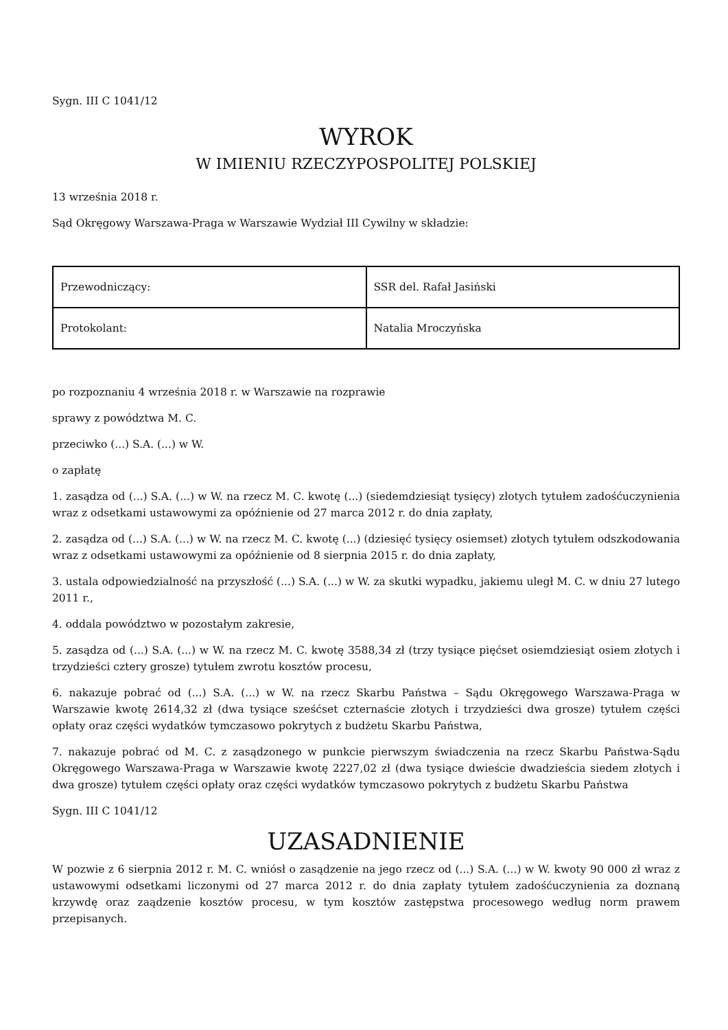Sygn. III C 1041/12
WYROK
W IMIENIU RZECZYPOSPOLITEJ POLSKIEJ
13 września 2018 r.
Sąd Okręgowy Warszawa-Praga w Warszawie Wydział III Cywilny w składzie:
| Przewodniczący: | SSR del. Rafał Jasiński |
| Protokolant: | Natalia Mroczyńska |
po rozpoznaniu 4 września 2018 r. w Warszawie na rozprawie
sprawy z powództwa M. C.
przeciwko (...) S.A. (...) w W.
o zapłatę
1. zasądza od (...) S.A. (...) w W. na rzecz M. C. kwotę (...) (siedemdziesiąt tysięcy) złotych tytułem zadośćuczynienia wraz z odsetkami ustawowymi za opóźnienie od 27 marca 2012 r. do dnia zapłaty,
2. zasądza od (...) S.A. (...) w W. na rzecz M. C. kwotę (...) (dziesięć tysięcy osiemset) złotych tytułem odszkodowania wraz z odsetkami ustawowymi za opóźnienie od 8 sierpnia 2015 r. do dnia zapłaty,
3. ustala odpowiedzialność na przyszłość (...) S.A. (...) w W. za skutki wypadku, jakiemu uległ M. C. w dniu 27 lutego 2011 r.,
4. oddala powództwo w pozostałym zakresie,
5. zasądza od (...) S.A. (...) w W. na rzecz M. C. kwotę 3588,34 zł (trzy tysiące pięćset osiemdziesiąt osiem złotych i trzydzieści cztery grosze) tytułem zwrotu kosztów procesu,
6. nakazuje pobrać od (...) S.A. (...) w W. na rzecz Skarbu Państwa – Sądu Okręgowego Warszawa-Praga w Warszawie kwotę 2614,32 zł (dwa tysiące sześćset czternaście złotych i trzydzieści dwa grosze) tytułem części opłaty oraz części wydatków tymczasowo pokrytych z budżetu Skarbu Państwa,
7. nakazuje pobrać od M. C. z zasądzonego w punkcie pierwszym świadczenia na rzecz Skarbu Państwa-Sądu Okręgowego Warszawa-Praga w Warszawie kwotę 2227,02 zł (dwa tysiące dwieście dwadzieścia siedem złotych i dwa grosze) tytułem części opłaty oraz części wydatków tymczasowo pokrytych z budżetu Skarbu Państwa
Sygn. III C 1041/12
UZASADNIENIE
W pozwie z 6 sierpnia 2012 r. M. C. wniósł o zasądzenie na jego rzecz od (...) S.A. (...) w W. kwoty 90 000 zł wraz z ustawowymi odsetkami liczonymi od 27 marca 2012 r. do dnia zapłaty tytułem zadośćuczynienia za doznaną krzywdę oraz zaądzenie kosztów procesu, w tym kosztów zastępstwa procesowego według norm prawem przepisanych.